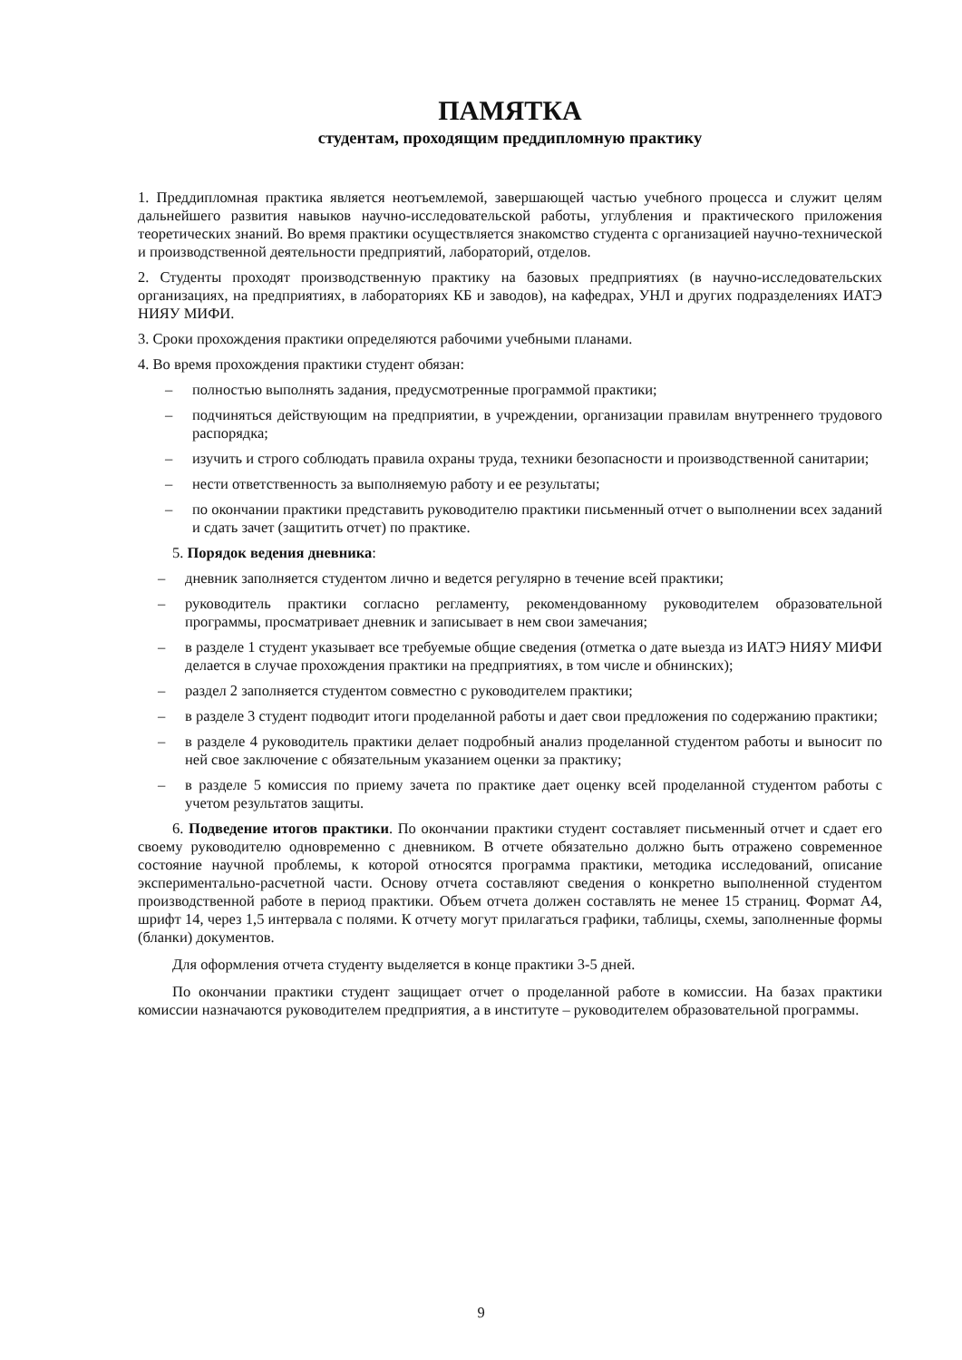ПАМЯТКА
студентам, проходящим преддипломную практику
1. Преддипломная практика является неотъемлемой, завершающей частью учебного процесса и служит целям дальнейшего развития навыков научно-исследовательской работы, углубления и практического приложения теоретических знаний. Во время практики осуществляется знакомство студента с организацией научно-технической и производственной деятельности предприятий, лабораторий, отделов.
2. Студенты проходят производственную практику на базовых предприятиях (в научно-исследовательских организациях, на предприятиях, в лабораториях КБ и заводов), на кафедрах, УНЛ и других подразделениях ИАТЭ НИЯУ МИФИ.
3. Сроки прохождения практики определяются рабочими учебными планами.
4. Во время прохождения практики студент обязан:
– полностью выполнять задания, предусмотренные программой практики;
– подчиняться действующим на предприятии, в учреждении, организации правилам внутреннего трудового распорядка;
– изучить и строго соблюдать правила охраны труда, техники безопасности и производственной санитарии;
– нести ответственность за выполняемую работу и ее результаты;
– по окончании практики представить руководителю практики письменный отчет о выполнении всех заданий и сдать зачет (защитить отчет) по практике.
5. Порядок ведения дневника:
– дневник заполняется студентом лично и ведется регулярно в течение всей практики;
– руководитель практики согласно регламенту, рекомендованному руководителем образовательной программы, просматривает дневник и записывает в нем свои замечания;
– в разделе 1 студент указывает все требуемые общие сведения (отметка о дате выезда из ИАТЭ НИЯУ МИФИ делается в случае прохождения практики на предприятиях, в том числе и обнинских);
– раздел 2 заполняется студентом совместно с руководителем практики;
– в разделе 3 студент подводит итоги проделанной работы и дает свои предложения по содержанию практики;
– в разделе 4 руководитель практики делает подробный анализ проделанной студентом работы и выносит по ней свое заключение с обязательным указанием оценки за практику;
– в разделе 5 комиссия по приему зачета по практике дает оценку всей проделанной студентом работы с учетом результатов защиты.
6. Подведение итогов практики. По окончании практики студент составляет письменный отчет и сдает его своему руководителю одновременно с дневником. В отчете обязательно должно быть отражено современное состояние научной проблемы, к которой относятся программа практики, методика исследований, описание экспериментально-расчетной части. Основу отчета составляют сведения о конкретно выполненной студентом производственной работе в период практики. Объем отчета должен составлять не менее 15 страниц. Формат А4, шрифт 14, через 1,5 интервала с полями. К отчету могут прилагаться графики, таблицы, схемы, заполненные формы (бланки) документов.
Для оформления отчета студенту выделяется в конце практики 3-5 дней.
По окончании практики студент защищает отчет о проделанной работе в комиссии. На базах практики комиссии назначаются руководителем предприятия, а в институте – руководителем образовательной программы.
9